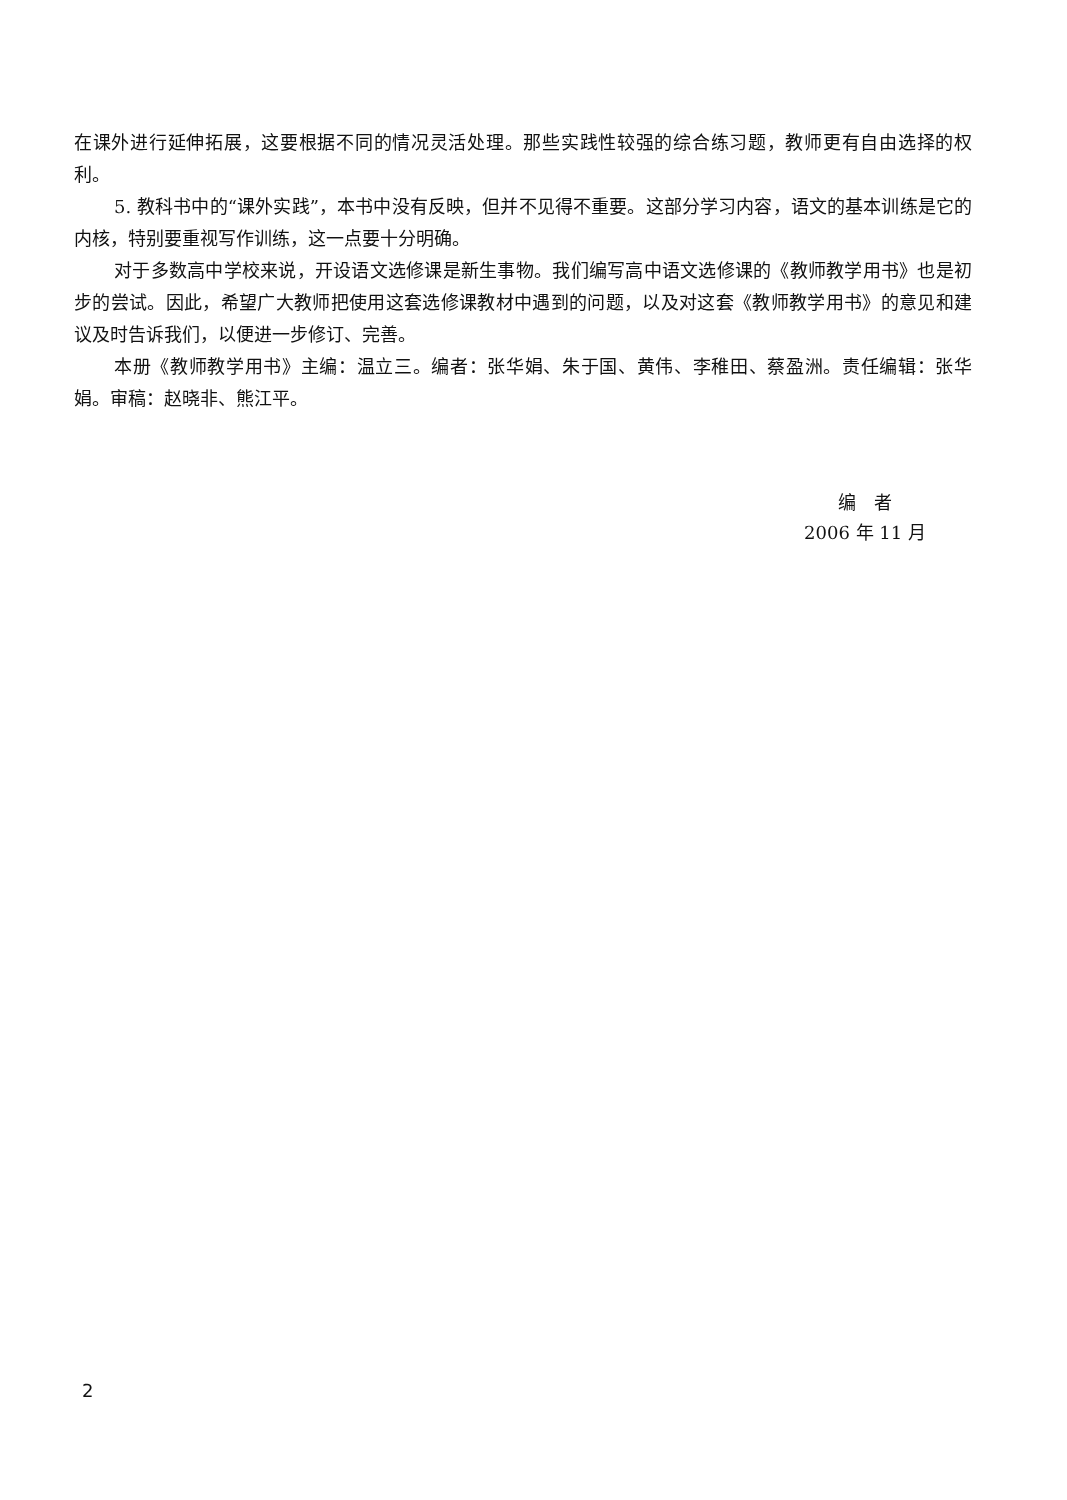在课外进行延伸拓展，这要根据不同的情况灵活处理。那些实践性较强的综合练习题，教师更有自由选择的权利。
5. 教科书中的“课外实践”，本书中没有反映，但并不见得不重要。这部分学习内容，语文的基本训练是它的内核，特别要重视写作训练，这一点要十分明确。
对于多数高中学校来说，开设语文选修课是新生事物。我们编写高中语文选修课的《教师教学用书》也是初步的尝试。因此，希望广大教师把使用这套选修课教材中遇到的问题，以及对这套《教师教学用书》的意见和建议及时告诉我们，以便进一步修订、完善。
本册《教师教学用书》主编：温立三。编者：张华娟、朱于国、黄伟、李稚田、蔡盈洲。责任编辑：张华娟。审稿：赵晓非、熊江平。
编　者
2006 年 11 月
2